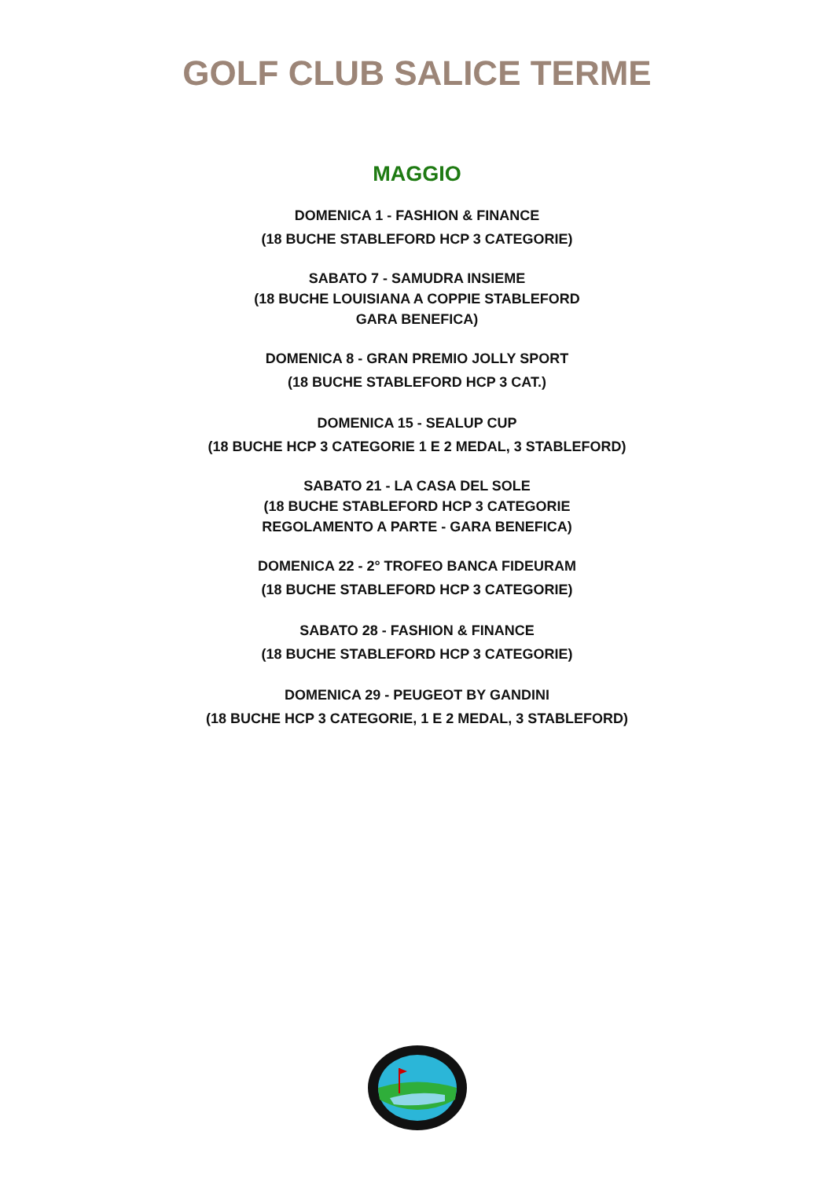GOLF CLUB SALICE TERME
MAGGIO
DOMENICA 1 - FASHION & FINANCE
(18 BUCHE STABLEFORD HCP 3 CATEGORIE)
SABATO 7 - SAMUDRA INSIEME
(18 BUCHE LOUISIANA A COPPIE STABLEFORD
GARA BENEFICA)
DOMENICA 8 - GRAN PREMIO JOLLY SPORT
(18 BUCHE STABLEFORD HCP 3 CAT.)
DOMENICA 15 - SEALUP CUP
(18 BUCHE HCP 3 CATEGORIE 1 E 2 MEDAL, 3 STABLEFORD)
SABATO 21 - LA CASA DEL SOLE
(18 BUCHE STABLEFORD HCP 3 CATEGORIE
REGOLAMENTO A PARTE - GARA BENEFICA)
DOMENICA 22 - 2° TROFEO BANCA FIDEURAM
(18 BUCHE STABLEFORD HCP 3 CATEGORIE)
SABATO 28 - FASHION & FINANCE
(18 BUCHE STABLEFORD HCP 3 CATEGORIE)
DOMENICA 29 - PEUGEOT BY GANDINI
(18 BUCHE HCP 3 CATEGORIE, 1 E 2 MEDAL, 3 STABLEFORD)